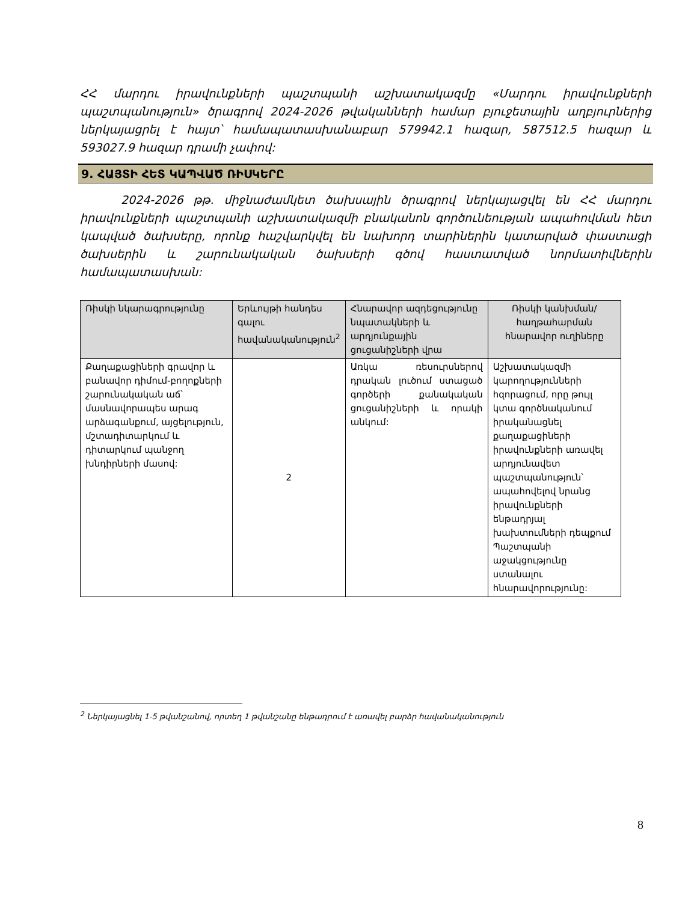ՀՀ մարդու իրավունքների պաշտպանի աշխատակազմը «Մարդու իրավունքների պաշտպանություն» ծրագրով 2024-2026 թվականների համար բյուջետային աղբյուրներից ներկայացրել է հայտ՝ համապատասխանաբար 579942.1 հազար, 587512.5 հազար և 593027.9 հազար դրամի չափով:
9. ՀԱՅՏԻ ՀԵՏ ԿԱՊՎԱԾ ՌԻՍԿԵՐԸ
2024-2026 թթ. միջնաժամկետ ծախսային ծրագրով ներկայացվել են ՀՀ մարդու իրավունքների պաշտպանի աշխատակազմի բնականոն գործունեության ապահովման հետ կապված ծախսերը, որոնք հաշվարկվել են նախորդ տարիներին կատարված փաստացի ծախսերին և շարունակական ծախսերի գծով հաստատված նորմատիվներին համապատասխան:
| Ռիսկի նկարագրությունը | Երևույթի հանդես գալու հավանականություն<sup>2</sup> | Հնարավոր ազդեցությունը նպատակների և արդյունքային ցուցանիշների վրա | Ռիսկի կանխման/ հաղթահարման հնարավոր ուղիները |
| --- | --- | --- | --- |
| Քաղաքացիների գրավոր և բանավոր դիմում-բողոքների շարունակական աճ՝ մասնավորապես արագ արձագանքում, այցելություն, մշտադիտարկում և դիտարկում պանջող խնդիրների մասով: | 2 | Առկա ռեսուրսներով դրական լուծում ստացած գործերի քանակական ցուցանիշների և որակի անկում: | Աշխատակազմի կարողությունների հզորացում, որը թույլ կտա գործնականում իրականացնել քաղաքացիների իրավունքների առավել արդյունավետ պաշտպանություն՝ ապահովելով նրանց իրավունքների ենթադրյալ խախտումների դեպքում Պաշտպանի աջակցությունը ստանալու հնարավորությունը: |
<sup>2</sup> Ներկայացնել 1-5 թվանշանով, որտեղ 1 թվանշանը ենթադրում է առավել բարձր հավանականություն
8